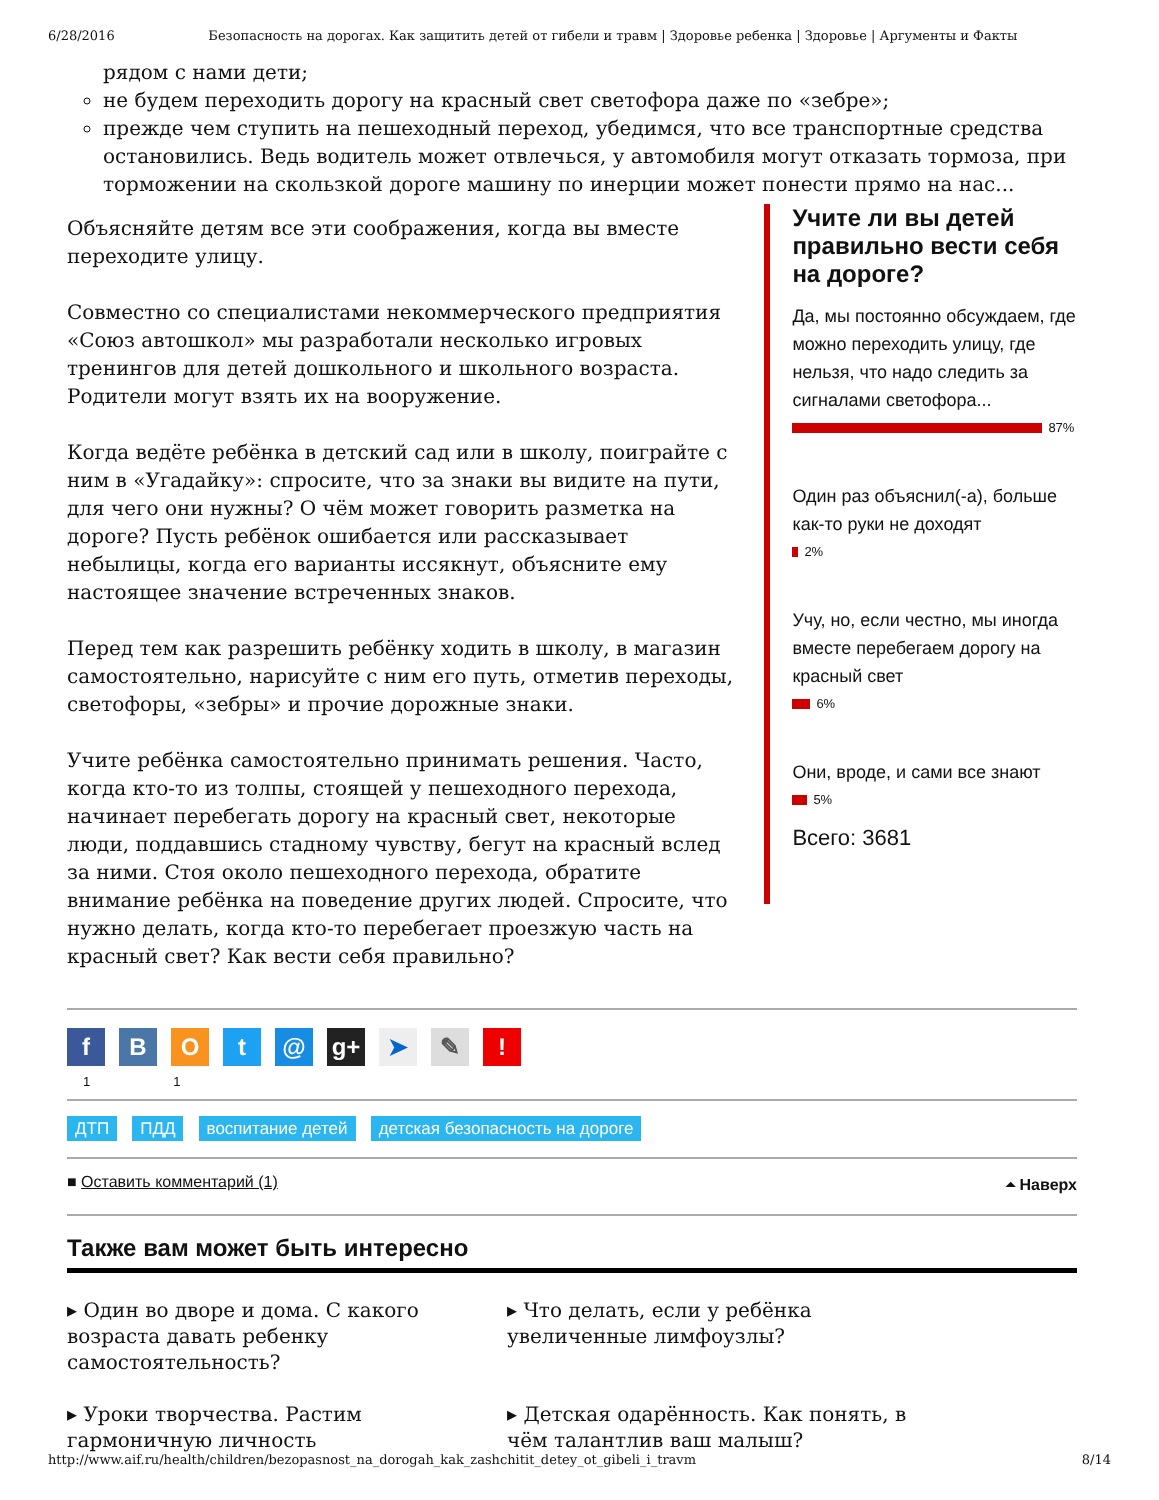6/28/2016 Безопасность на дорогах. Как защитить детей от гибели и травм | Здоровье ребенка | Здоровье | Аргументы и Факты
рядом с нами дети;
не будем переходить дорогу на красный свет светофора даже по «зебре»;
прежде чем ступить на пешеходный переход, убедимся, что все транспортные средства остановились. Ведь водитель может отвлечься, у автомобиля могут отказать тормоза, при торможении на скользкой дороге машину по инерции может понести прямо на нас...
Объясняйте детям все эти соображения, когда вы вместе переходите улицу.
Совместно со специалистами некоммерческого предприятия «Союз автошкол» мы разработали несколько игровых тренингов для детей дошкольного и школьного возраста. Родители могут взять их на вооружение.
Когда ведёте ребёнка в детский сад или в школу, поиграйте с ним в «Угадайку»: спросите, что за знаки вы видите на пути, для чего они нужны? О чём может говорить разметка на дороге? Пусть ребёнок ошибается или рассказывает небылицы, когда его варианты иссякнут, объясните ему настоящее значение встреченных знаков.
Перед тем как разрешить ребёнку ходить в школу, в магазин самостоятельно, нарисуйте с ним его путь, отметив переходы, светофоры, «зебры» и прочие дорожные знаки.
Учите ребёнка самостоятельно принимать решения. Часто, когда кто-то из толпы, стоящей у пешеходного перехода, начинает перебегать дорогу на красный свет, некоторые люди, поддавшись стадному чувству, бегут на красный вслед за ними. Стоя около пешеходного перехода, обратите внимание ребёнка на поведение других людей. Спросите, что нужно делать, когда кто-то перебегает проезжую часть на красный свет? Как вести себя правильно?
Учите ли вы детей правильно вести себя на дороге?
Да, мы постоянно обсуждаем, где можно переходить улицу, где нельзя, что надо следить за сигналами светофора...
87%
Один раз объяснил(-а), больше как-то руки не доходят
2%
Учу, но, если честно, мы иногда вместе перебегаем дорогу на красный свет
6%
Они, вроде, и сами все знают
5%
Всего: 3681
f В О t @ g+ ➤ ✎ !
1 1
ДТП ПДД воспитание детей детская безопасность на дороге
■ Оставить комментарий (1) ⏶ Наверх
Также вам может быть интересно
▸ Один во дворе и дома. С какого возраста давать ребенку самостоятельность?
▸ Что делать, если у ребёнка увеличенные лимфоузлы?
▸ Уроки творчества. Растим гармоничную личность
▸ Детская одарённость. Как понять, в чём талантлив ваш малыш?
http://www.aif.ru/health/children/bezopasnost_na_dorogah_kak_zashchitit_detey_ot_gibeli_i_travm 8/14